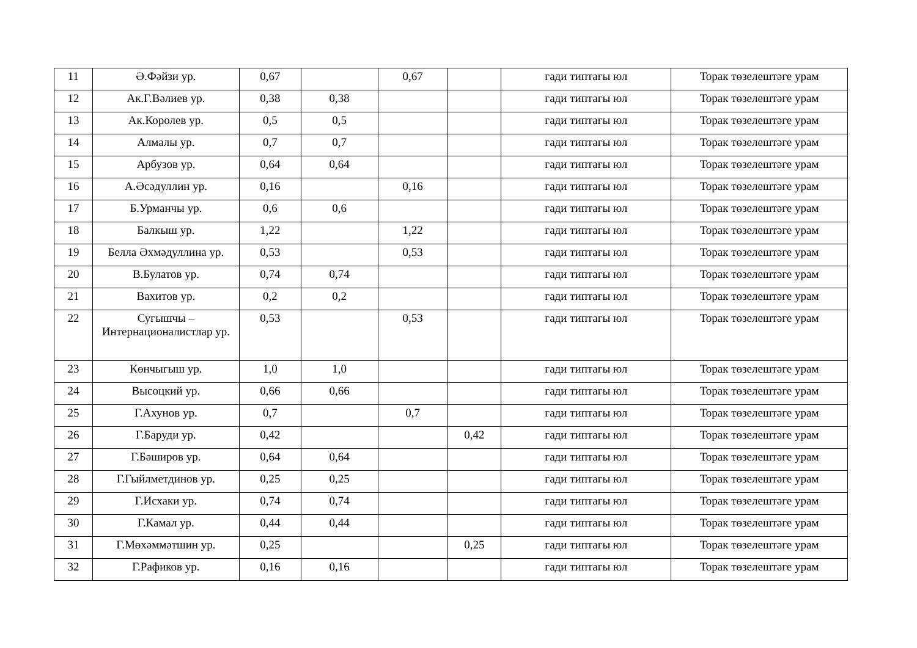| 11 | Ә.Фәйзи ур. | 0,67 | | 0,67 | | гади типтагы юл | Торак төзелештәге урам |
| 12 | Ак.Г.Вәлиев ур. | 0,38 | 0,38 | | | гади типтагы юл | Торак төзелештәге урам |
| 13 | Ак.Королев ур. | 0,5 | 0,5 | | | гади типтагы юл | Торак төзелештәге урам |
| 14 | Алмалы ур. | 0,7 | 0,7 | | | гади типтагы юл | Торак төзелештәге урам |
| 15 | Арбузов ур. | 0,64 | 0,64 | | | гади типтагы юл | Торак төзелештәге урам |
| 16 | А.Әсәдуллин ур. | 0,16 | | 0,16 | | гади типтагы юл | Торак төзелештәге урам |
| 17 | Б.Урманчы ур. | 0,6 | 0,6 | | | гади типтагы юл | Торак төзелештәге урам |
| 18 | Балкыш ур. | 1,22 | | 1,22 | | гади типтагы юл | Торак төзелештәге урам |
| 19 | Белла Әхмәдуллина ур. | 0,53 | | 0,53 | | гади типтагы юл | Торак төзелештәге урам |
| 20 | В.Булатов ур. | 0,74 | 0,74 | | | гади типтагы юл | Торак төзелештәге урам |
| 21 | Вахитов ур. | 0,2 | 0,2 | | | гади типтагы юл | Торак төзелештәге урам |
| 22 | Сугышчы – Интернационалистлар ур. | 0,53 | | 0,53 | | гади типтагы юл | Торак төзелештәге урам |
| 23 | Көнчыгыш ур. | 1,0 | 1,0 | | | гади типтагы юл | Торак төзелештәге урам |
| 24 | Высоцкий ур. | 0,66 | 0,66 | | | гади типтагы юл | Торак төзелештәге урам |
| 25 | Г.Ахунов ур. | 0,7 | | 0,7 | | гади типтагы юл | Торак төзелештәге урам |
| 26 | Г.Баруди ур. | 0,42 | | | 0,42 | гади типтагы юл | Торак төзелештәге урам |
| 27 | Г.Бәширов ур. | 0,64 | 0,64 | | | гади типтагы юл | Торак төзелештәге урам |
| 28 | Г.Гыйлметдинов ур. | 0,25 | 0,25 | | | гади типтагы юл | Торак төзелештәге урам |
| 29 | Г.Исхаки ур. | 0,74 | 0,74 | | | гади типтагы юл | Торак төзелештәге урам |
| 30 | Г.Камал ур. | 0,44 | 0,44 | | | гади типтагы юл | Торак төзелештәге урам |
| 31 | Г.Мөхәммәтшин ур. | 0,25 | | | 0,25 | гади типтагы юл | Торак төзелештәге урам |
| 32 | Г.Рафиков ур. | 0,16 | 0,16 | | | гади типтагы юл | Торак төзелештәге урам |